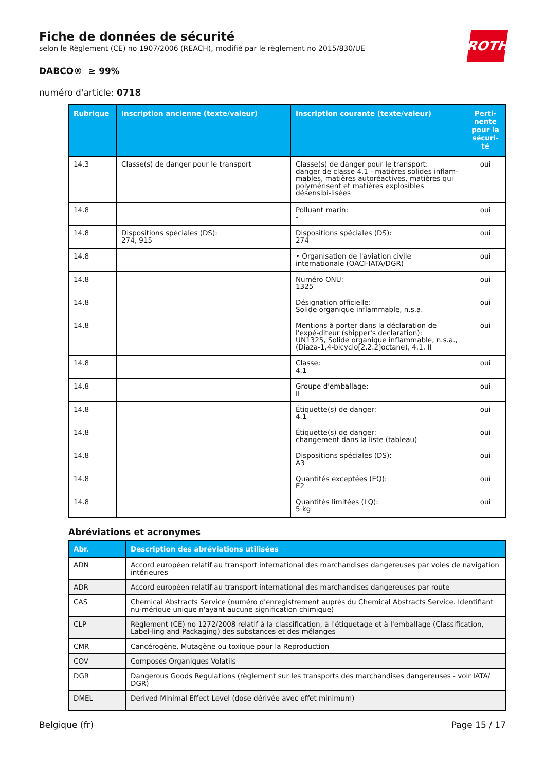ROTH
Fiche de données de sécurité
selon le Règlement (CE) no 1907/2006 (REACH), modifié par le règlement no 2015/830/UE
DABCO® ≥ 99%
numéro d'article: 0718
| Rubrique | Inscription ancienne (texte/valeur) | Inscription courante (texte/valeur) | Perti- nente pour la sécuri- té |
| --- | --- | --- | --- |
| 14.3 | Classe(s) de danger pour le transport | Classe(s) de danger pour le transport: danger de classe 4.1 - matières solides inflam-mables, matières autoréactives, matières qui polymérisent et matières explosibles désensibi-lisées | oui |
| 14.8 | | Polluant marin: - | oui |
| 14.8 | Dispositions spéciales (DS): 274, 915 | Dispositions spéciales (DS): 274 | oui |
| 14.8 | | • Organisation de l'aviation civile internationale (OACI-IATA/DGR) | oui |
| 14.8 | | Numéro ONU: 1325 | oui |
| 14.8 | | Désignation officielle: Solide organique inflammable, n.s.a. | oui |
| 14.8 | | Mentions à porter dans la déclaration de l'expé-diteur (shipper's declaration): UN1325, Solide organique inflammable, n.s.a., (Diaza-1,4-bicyclo[2.2.2]octane), 4.1, II | oui |
| 14.8 | | Classe: 4.1 | oui |
| 14.8 | | Groupe d'emballage: II | oui |
| 14.8 | | Étiquette(s) de danger: 4.1 | oui |
| 14.8 | | Étiquette(s) de danger: changement dans la liste (tableau) | oui |
| 14.8 | | Dispositions spéciales (DS): A3 | oui |
| 14.8 | | Quantités exceptées (EQ): E2 | oui |
| 14.8 | | Quantités limitées (LQ): 5 kg | oui |
Abréviations et acronymes
| Abr. | Description des abréviations utilisées |
| --- | --- |
| ADN | Accord européen relatif au transport international des marchandises dangereuses par voies de navigation intérieures |
| ADR | Accord européen relatif au transport international des marchandises dangereuses par route |
| CAS | Chemical Abstracts Service (numéro d'enregistrement auprès du Chemical Abstracts Service. Identifiant nu-mérique unique n'ayant aucune signification chimique) |
| CLP | Règlement (CE) no 1272/2008 relatif à la classification, à l'étiquetage et à l'emballage (Classification, Label-ling and Packaging) des substances et des mélanges |
| CMR | Cancérogène, Mutagène ou toxique pour la Reproduction |
| COV | Composés Organiques Volatils |
| DGR | Dangerous Goods Regulations (règlement sur les transports des marchandises dangereuses - voir IATA/ DGR) |
| DMEL | Derived Minimal Effect Level (dose dérivée avec effet minimum) |
Belgique (fr) Page 15 / 17